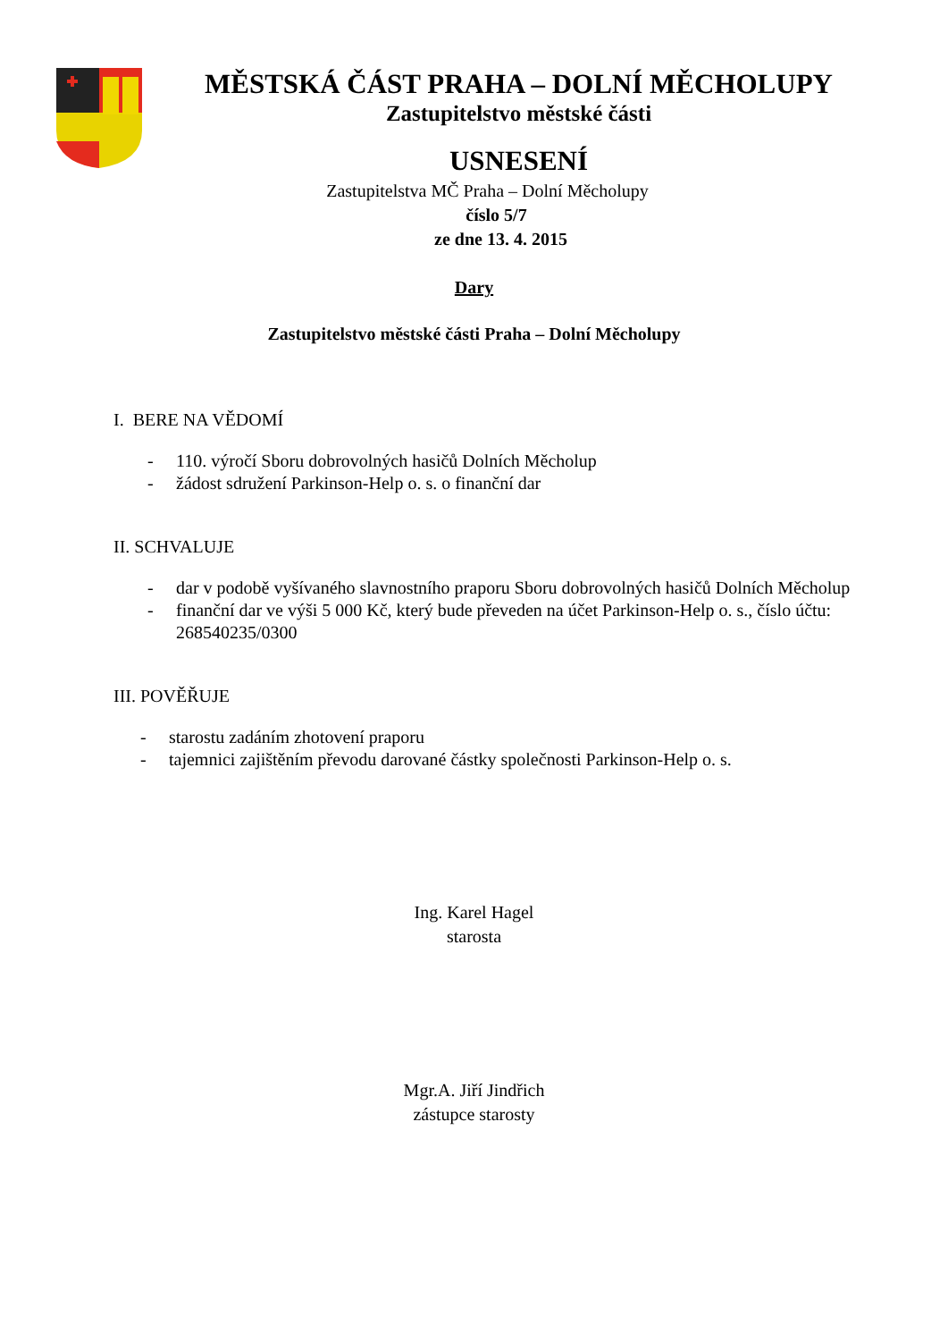MĚSTSKÁ ČÁST PRAHA – DOLNÍ MĚCHOLUPY
Zastupitelstvo městské části
USNESENÍ
Zastupitelstva MČ Praha – Dolní Měcholupy
číslo 5/7
ze dne 13. 4. 2015
Dary
Zastupitelstvo městské části Praha – Dolní Měcholupy
I. BERE NA VĚDOMÍ
- 110. výročí Sboru dobrovolných hasičů Dolních Měcholup
- žádost sdružení Parkinson-Help o. s. o finanční dar
II. SCHVALUJE
- dar v podobě vyšívaného slavnostního praporu Sboru dobrovolných hasičů Dolních Měcholup
- finanční dar ve výši 5 000 Kč, který bude převeden na účet Parkinson-Help o. s., číslo účtu: 268540235/0300
III. POVĚŘUJE
- starostu zadáním zhotovení praporu
- tajemnici zajištěním převodu darované částky společnosti Parkinson-Help o. s.
Ing. Karel Hagel
starosta
Mgr.A. Jiří Jindřich
zástupce starosty